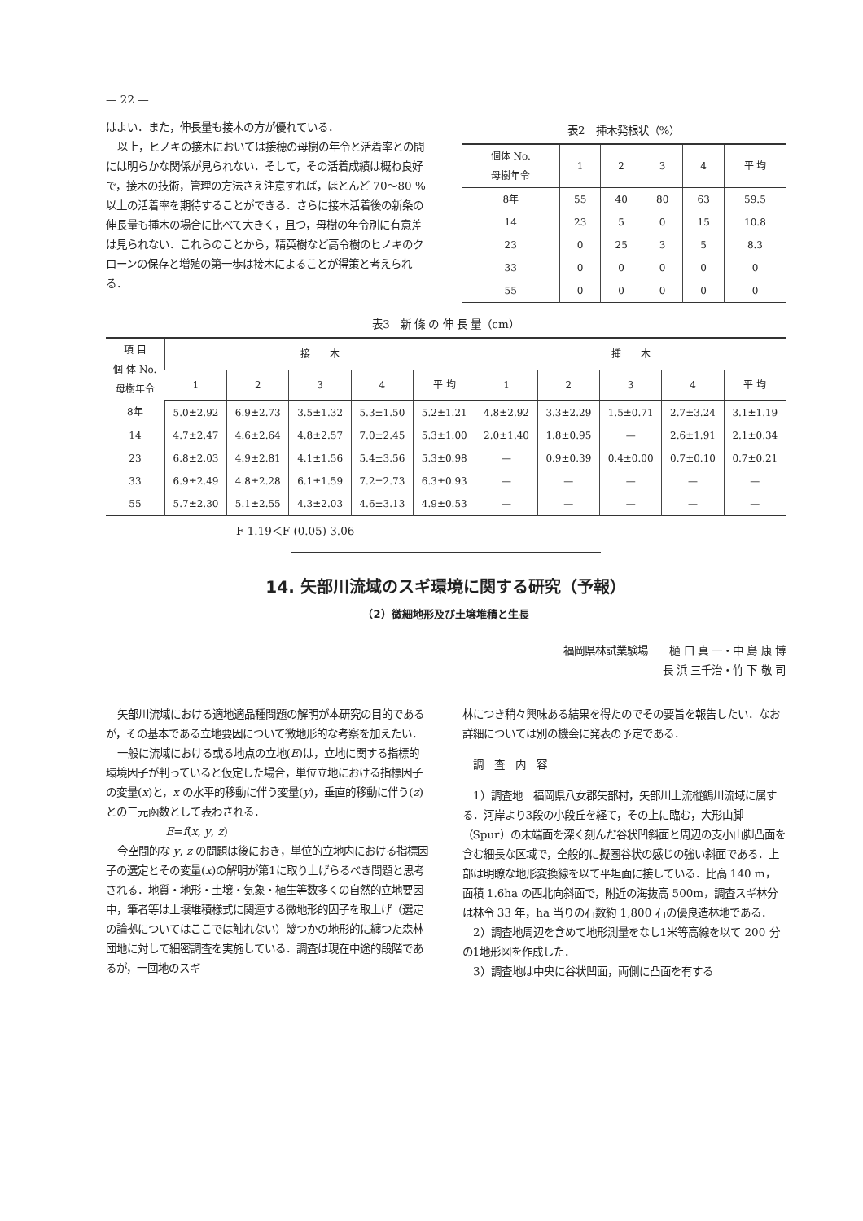— 22 —
はよい．また，伸長量も接木の方が優れている．
以上，ヒノキの接木においては接穂の母樹の年令と活着率との間には明らかな関係が見られない．そして，その活着成績は概ね良好で，接木の技術，管理の方法さえ注意すれば，ほとんど 70～80 %以上の活着率を期待することができる．さらに接木活着後の新条の伸長量も挿木の場合に比べて大きく，且つ，母樹の年令別に有意差は見られない．これらのことから，精英樹など高令樹のヒノキのクローンの保存と増殖の第一歩は接木によることが得策と考えられる．
表2　挿木発根状（%）
| 個体 No. 母樹年令 | 1 | 2 | 3 | 4 | 平 均 |
| --- | --- | --- | --- | --- | --- |
| 8年 | 55 | 40 | 80 | 63 | 59.5 |
| 14 | 23 | 5 | 0 | 15 | 10.8 |
| 23 | 0 | 25 | 3 | 5 | 8.3 |
| 33 | 0 | 0 | 0 | 0 | 0 |
| 55 | 0 | 0 | 0 | 0 | 0 |
表3　新 條 の 伸 長 量（cm）
| 項 目 個 体 No. 母樹年令 | 接 木 | | | | | 挿 木 | | | | |
| --- | --- | --- | --- | --- | --- | --- | --- | --- | --- | --- |
| | 1 | 2 | 3 | 4 | 平 均 | 1 | 2 | 3 | 4 | 平 均 |
| 8年 | 5.0±2.92 | 6.9±2.73 | 3.5±1.32 | 5.3±1.50 | 5.2±1.21 | 4.8±2.92 | 3.3±2.29 | 1.5±0.71 | 2.7±3.24 | 3.1±1.19 |
| 14 | 4.7±2.47 | 4.6±2.64 | 4.8±2.57 | 7.0±2.45 | 5.3±1.00 | 2.0±1.40 | 1.8±0.95 | — | 2.6±1.91 | 2.1±0.34 |
| 23 | 6.8±2.03 | 4.9±2.81 | 4.1±1.56 | 5.4±3.56 | 5.3±0.98 | — | 0.9±0.39 | 0.4±0.00 | 0.7±0.10 | 0.7±0.21 |
| 33 | 6.9±2.49 | 4.8±2.28 | 6.1±1.59 | 7.2±2.73 | 6.3±0.93 | — | — | — | — | — |
| 55 | 5.7±2.30 | 5.1±2.55 | 4.3±2.03 | 4.6±3.13 | 4.9±0.53 | — | — | — | — | — |
F 1.19＜F (0.05) 3.06
14. 矢部川流域のスギ環境に関する研究（予報）
（2）微細地形及び土壌堆積と生長
福岡県林試業験場　　樋 口 真 一・中 島 康 博
長 浜 三千治・竹 下 敬 司
矢部川流域における適地適品種問題の解明が本研究の目的であるが，その基本である立地要因について微地形的な考察を加えたい．
一般に流域における或る地点の立地(E)は，立地に関する指標的環境因子が判っていると仮定した場合，単位立地における指標因子の変量(x)と，x の水平的移動に伴う変量(y)，垂直的移動に伴う(z)との三元函数として表わされる．
E=f(x, y, z)
今空間的な y, z の問題は後におき，単位的立地内における指標因子の選定とその変量(x)の解明が第1に取り上げらるべき問題と思考される．地質・地形・土壌・気象・植生等数多くの自然的立地要因中，筆者等は土壌堆積様式に関連する微地形的因子を取上げ（選定の論拠についてはここでは触れない）幾つかの地形的に纏つた森林団地に対して細密調査を実施している．調査は現在中途的段階であるが，一団地のスギ
林につき稍々興味ある結果を得たのでその要旨を報告したい．なお詳細については別の機会に発表の予定である．
調　査　内　容
1）調査地　福岡県八女郡矢部村，矢部川上流樅鶴川流域に属する．河岸より3段の小段丘を経て，その上に臨む，大形山脚（Spur）の末端面を深く刻んだ谷状凹斜面と周辺の支小山脚凸面を含む細長な区域で，全般的に擬圏谷状の感じの強い斜面である．上部は明瞭な地形変換線を以て平坦面に接している．比高 140 m，面積 1.6ha の西北向斜面で，附近の海抜高 500m，調査スギ林分は林令 33 年，ha 当りの石数約 1,800 石の優良造林地である．
2）調査地周辺を含めて地形測量をなし1米等高線を以て 200 分の1地形図を作成した．
3）調査地は中央に谷状凹面，両側に凸面を有する